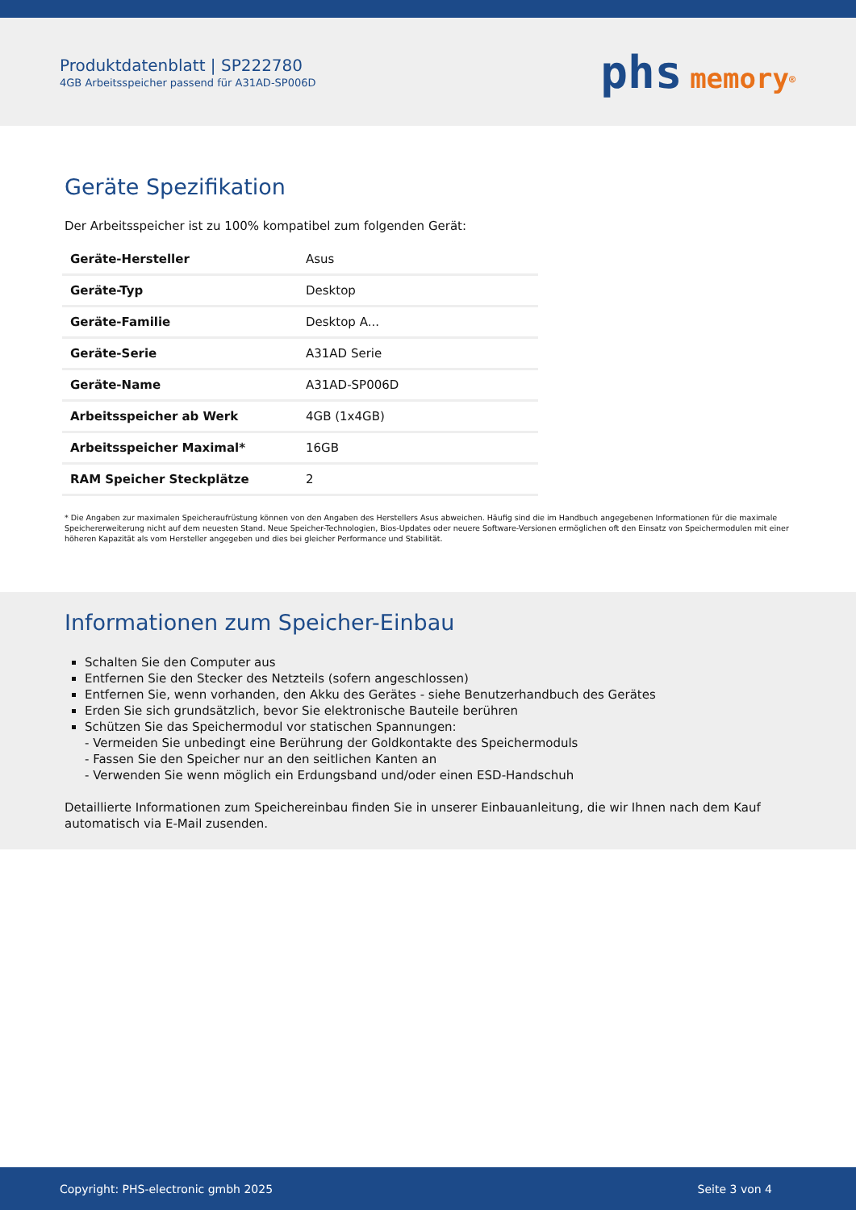Produktdatenblatt | SP222780
4GB Arbeitsspeicher passend für A31AD-SP006D
phs memory<sup>®</sup>
Geräte Spezifikation
Der Arbeitsspeicher ist zu 100% kompatibel zum folgenden Gerät:
| Geräte-Hersteller | Asus |
| Geräte-Typ | Desktop |
| Geräte-Familie | Desktop A... |
| Geräte-Serie | A31AD Serie |
| Geräte-Name | A31AD-SP006D |
| Arbeitsspeicher ab Werk | 4GB (1x4GB) |
| Arbeitsspeicher Maximal* | 16GB |
| RAM Speicher Steckplätze | 2 |
* Die Angaben zur maximalen Speicheraufrüstung können von den Angaben des Herstellers Asus abweichen. Häufig sind die im Handbuch angegebenen Informationen für die maximale Speichererweiterung nicht auf dem neuesten Stand. Neue Speicher-Technologien, Bios-Updates oder neuere Software-Versionen ermöglichen oft den Einsatz von Speichermodulen mit einer höheren Kapazität als vom Hersteller angegeben und dies bei gleicher Performance und Stabilität.
Informationen zum Speicher-Einbau
Schalten Sie den Computer aus
Entfernen Sie den Stecker des Netzteils (sofern angeschlossen)
Entfernen Sie, wenn vorhanden, den Akku des Gerätes - siehe Benutzerhandbuch des Gerätes
Erden Sie sich grundsätzlich, bevor Sie elektronische Bauteile berühren
Schützen Sie das Speichermodul vor statischen Spannungen:
- Vermeiden Sie unbedingt eine Berührung der Goldkontakte des Speichermoduls
- Fassen Sie den Speicher nur an den seitlichen Kanten an
- Verwenden Sie wenn möglich ein Erdungsband und/oder einen ESD-Handschuh
Detaillierte Informationen zum Speichereinbau finden Sie in unserer Einbauanleitung, die wir Ihnen nach dem Kauf automatisch via E-Mail zusenden.
Copyright: PHS-electronic gmbh 2025 Seite 3 von 4